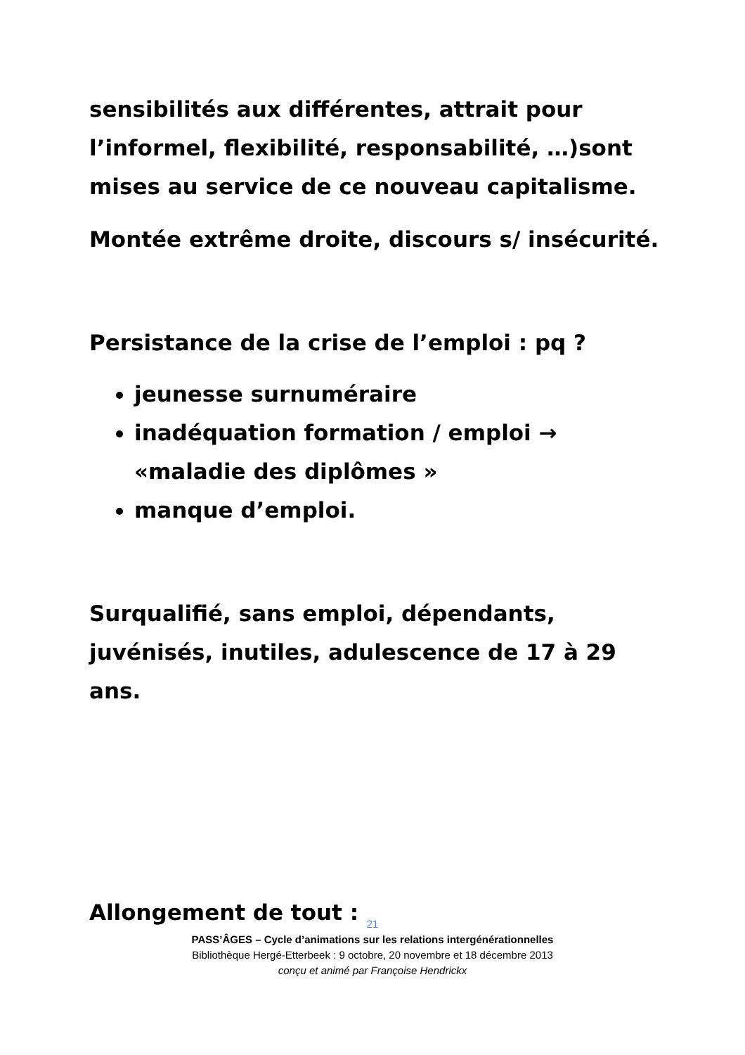sensibilités aux différentes, attrait pour l’informel, flexibilité, responsabilité, …)sont mises au service de ce nouveau capitalisme.
Montée extrême droite, discours s/ insécurité.
Persistance de la crise de l’emploi : pq ?
jeunesse surnuméraire
inadéquation formation / emploi → «maladie des diplômes »
manque d’emploi.
Surqualifié, sans emploi, dépendants, juvénisés, inutiles, adulescence de 17 à 29 ans.
Allongement de tout :
21
PASS’ÂGES – Cycle d’animations sur les relations intergénérationnelles
Bibliothèque Hergé-Etterbeek : 9 octobre, 20 novembre et 18 décembre 2013
conçu et animé par Françoise Hendrickx